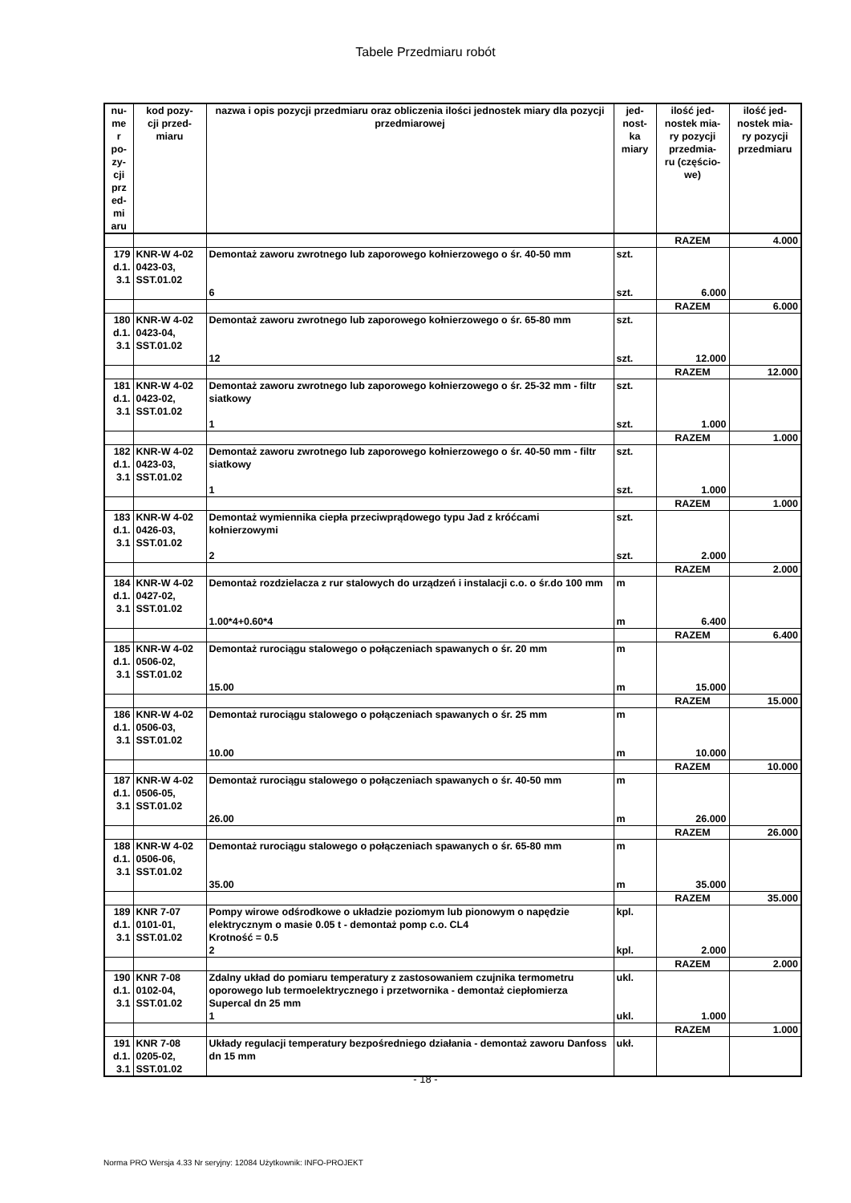Tabele Przedmiaru robót
| nu- me r po- zy- cji prz ed- mi aru | kod pozy- cji przed- miaru | nazwa i opis pozycji przedmiaru oraz obliczenia ilości jednostek miary dla pozycji przedmiarowej | jed- nost- ka miary | ilość jed- nostek mia- ry pozycji przedmia- ru (częścio- we) | ilość jed- nostek mia- ry pozycji przedmiaru |
| --- | --- | --- | --- | --- | --- |
| | | | | RAZEM | 4.000 |
| 179 d.1. 3.1 | KNR-W 4-02 0423-03, SST.01.02 | Demontaż zaworu zwrotnego lub zaporowego kołnierzowego o śr. 40-50 mm | szt. | | |
| | | 6 | szt. | 6.000 | |
| | | | | RAZEM | 6.000 |
| 180 d.1. 3.1 | KNR-W 4-02 0423-04, SST.01.02 | Demontaż zaworu zwrotnego lub zaporowego kołnierzowego o śr. 65-80 mm | szt. | | |
| | | 12 | szt. | 12.000 | |
| | | | | RAZEM | 12.000 |
| 181 d.1. 3.1 | KNR-W 4-02 0423-02, SST.01.02 | Demontaż zaworu zwrotnego lub zaporowego kołnierzowego o śr. 25-32 mm - filtr siatkowy | szt. | | |
| | | 1 | szt. | 1.000 | |
| | | | | RAZEM | 1.000 |
| 182 d.1. 3.1 | KNR-W 4-02 0423-03, SST.01.02 | Demontaż zaworu zwrotnego lub zaporowego kołnierzowego o śr. 40-50 mm - filtr siatkowy | szt. | | |
| | | 1 | szt. | 1.000 | |
| | | | | RAZEM | 1.000 |
| 183 d.1. 3.1 | KNR-W 4-02 0426-03, SST.01.02 | Demontaż wymiennika ciepła przeciwprądowego typu Jad z króćcami kołnierzowymi | szt. | | |
| | | 2 | szt. | 2.000 | |
| | | | | RAZEM | 2.000 |
| 184 d.1. 3.1 | KNR-W 4-02 0427-02, SST.01.02 | Demontaż rozdzielacza z rur stalowych do urządzeń i instalacji c.o. o śr.do 100 mm | m | | |
| | | 1.00*4+0.60*4 | m | 6.400 | |
| | | | | RAZEM | 6.400 |
| 185 d.1. 3.1 | KNR-W 4-02 0506-02, SST.01.02 | Demontaż rurociągu stalowego o połączeniach spawanych o śr. 20 mm | m | | |
| | | 15.00 | m | 15.000 | |
| | | | | RAZEM | 15.000 |
| 186 d.1. 3.1 | KNR-W 4-02 0506-03, SST.01.02 | Demontaż rurociągu stalowego o połączeniach spawanych o śr. 25 mm | m | | |
| | | 10.00 | m | 10.000 | |
| | | | | RAZEM | 10.000 |
| 187 d.1. 3.1 | KNR-W 4-02 0506-05, SST.01.02 | Demontaż rurociągu stalowego o połączeniach spawanych o śr. 40-50 mm | m | | |
| | | 26.00 | m | 26.000 | |
| | | | | RAZEM | 26.000 |
| 188 d.1. 3.1 | KNR-W 4-02 0506-06, SST.01.02 | Demontaż rurociągu stalowego o połączeniach spawanych o śr. 65-80 mm | m | | |
| | | 35.00 | m | 35.000 | |
| | | | | RAZEM | 35.000 |
| 189 d.1. 3.1 | KNR 7-07 0101-01, SST.01.02 | Pompy wirowe odśrodkowe o układzie poziomym lub pionowym o napędzie elektrycznym o masie 0.05 t - demontaż pomp c.o. CL4 Krotność = 0.5 | kpl. | | |
| | | 2 | kpl. | 2.000 | |
| | | | | RAZEM | 2.000 |
| 190 d.1. 3.1 | KNR 7-08 0102-04, SST.01.02 | Zdalny układ do pomiaru temperatury z zastosowaniem czujnika termometru oporowego lub termoelektrycznego i przetwornika - demontaż ciepłomierza Supercal dn 25 mm | ukl. | | |
| | | 1 | ukl. | 1.000 | |
| | | | | RAZEM | 1.000 |
| 191 d.1. 3.1 | KNR 7-08 0205-02, SST.01.02 | Układy regulacji temperatury bezpośredniego działania - demontaż zaworu Danfoss dn 15 mm | ukł. | | |
- 18 -
Norma PRO Wersja 4.33 Nr seryjny: 12084 Użytkownik: INFO-PROJEKT